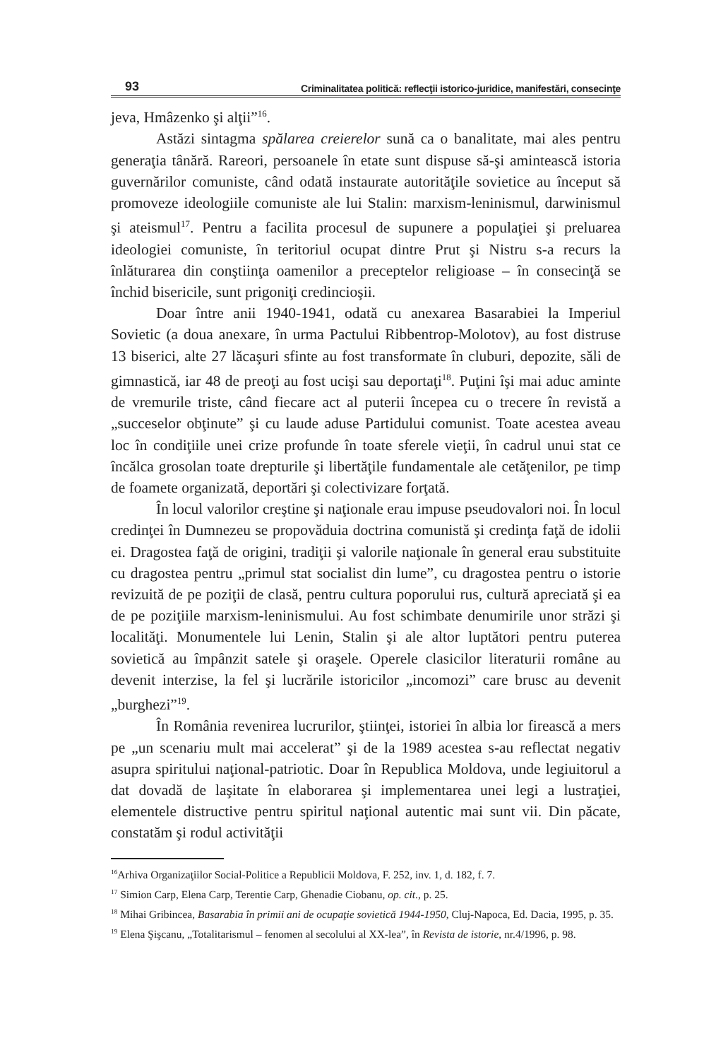93 Criminalitatea politică: reflecţii istorico-juridice, manifestări, consecinţe
jeva, Hmâzenko şi alţii”<sup>16</sup>.
Astăzi sintagma spălarea creierelor sună ca o banalitate, mai ales pentru generaţia tânără. Rareori, persoanele în etate sunt dispuse să-şi amintească istoria guvernărilor comuniste, când odată instaurate autorităţile sovietice au început să promoveze ideologiile comuniste ale lui Stalin: marxism-leninismul, darwinismul şi ateismul<sup>17</sup>. Pentru a facilita procesul de supunere a populaţiei şi preluarea ideologiei comuniste, în teritoriul ocupat dintre Prut şi Nistru s-a recurs la înlăturarea din conştiinţa oamenilor a preceptelor religioase – în consecinţă se închid bisericile, sunt prigoniţi credincioşii.
Doar între anii 1940-1941, odată cu anexarea Basarabiei la Imperiul Sovietic (a doua anexare, în urma Pactului Ribbentrop-Molotov), au fost distruse 13 biserici, alte 27 lăcaşuri sfinte au fost transformate în cluburi, depozite, săli de gimnastică, iar 48 de preoţi au fost ucişi sau deportaţi<sup>18</sup>. Puţini îşi mai aduc aminte de vremurile triste, când fiecare act al puterii începea cu o trecere în revistă a „succeselor obţinute” şi cu laude aduse Partidului comunist. Toate acestea aveau loc în condiţiile unei crize profunde în toate sferele vieţii, în cadrul unui stat ce încălca grosolan toate drepturile şi libertăţile fundamentale ale cetăţenilor, pe timp de foamete organizată, deportări şi colectivizare forţată.
În locul valorilor creştine şi naţionale erau impuse pseudovalori noi. În locul credinţei în Dumnezeu se propovăduia doctrina comunistă şi credinţa faţă de idolii ei. Dragostea faţă de origini, tradiţii şi valorile naţionale în general erau substituite cu dragostea pentru „primul stat socialist din lume”, cu dragostea pentru o istorie revizuită de pe poziţii de clasă, pentru cultura poporului rus, cultură apreciată şi ea de pe poziţiile marxism-leninismului. Au fost schimbate denumirile unor străzi şi localităţi. Monumentele lui Lenin, Stalin şi ale altor luptători pentru puterea sovietică au împânzit satele şi oraşele. Operele clasicilor literaturii române au devenit interzise, la fel şi lucrările istoricilor „incomozi” care brusc au devenit „burghezi”<sup>19</sup>.
În România revenirea lucrurilor, ştiinţei, istoriei în albia lor firească a mers pe „un scenariu mult mai accelerat” şi de la 1989 acestea s-au reflectat negativ asupra spiritului naţional-patriotic. Doar în Republica Moldova, unde legiuitorul a dat dovadă de laşitate în elaborarea şi implementarea unei legi a lustraţiei, elementele distructive pentru spiritul naţional autentic mai sunt vii. Din păcate, constatăm şi rodul activităţii
<sup>16</sup> Arhiva Organizaţiilor Social-Politice a Republicii Moldova, F. 252, inv. 1, d. 182, f. 7.
<sup>17</sup> Simion Carp, Elena Carp, Terentie Carp, Ghenadie Ciobanu, op. cit., p. 25.
<sup>18</sup> Mihai Gribincea, Basarabia în primii ani de ocupaţie sovietică 1944-1950, Cluj-Napoca, Ed. Dacia, 1995, p. 35.
<sup>19</sup> Elena Şişcanu, „Totalitarismul – fenomen al secolului al XX-lea”, în Revista de istorie, nr.4/1996, p. 98.